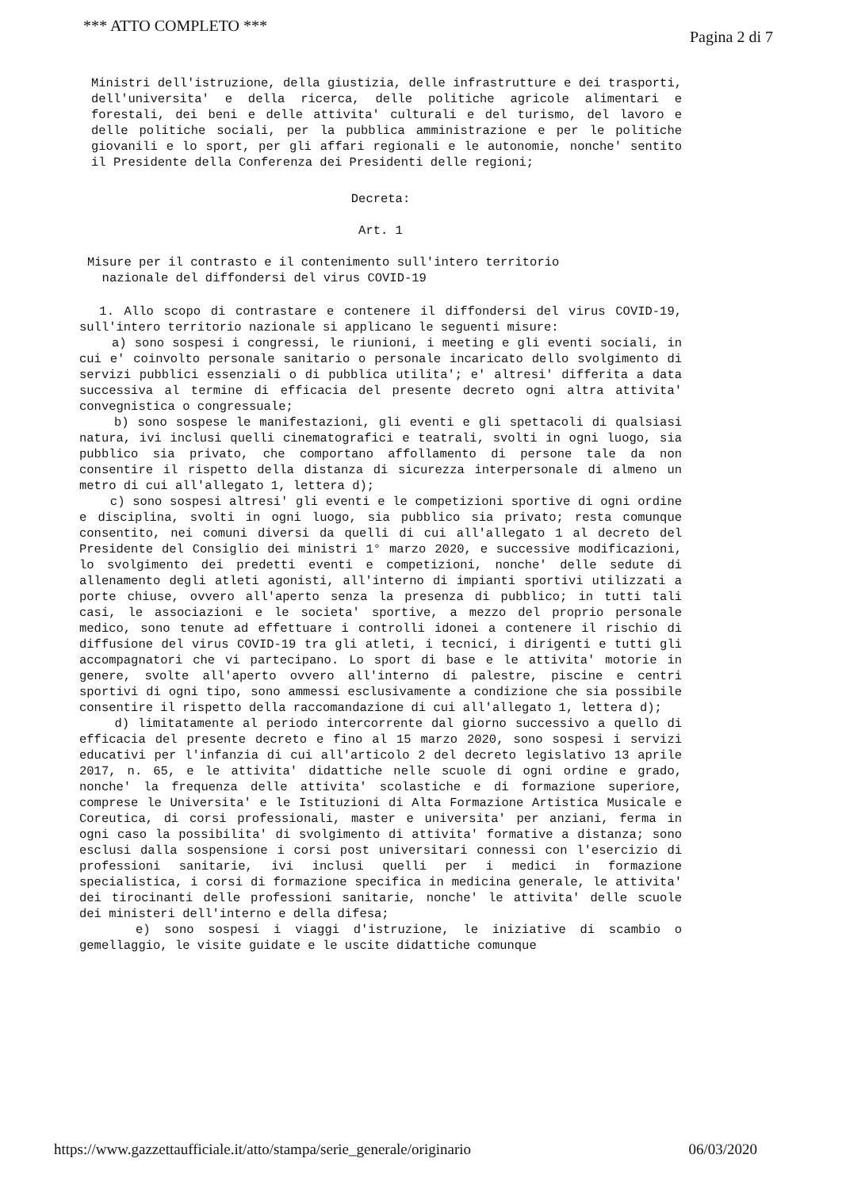*** ATTO COMPLETO *** Pagina 2 di 7
Ministri dell'istruzione, della giustizia, delle infrastrutture e dei trasporti, dell'universita' e della ricerca, delle politiche agricole alimentari e forestali, dei beni e delle attivita' culturali e del turismo, del lavoro e delle politiche sociali, per la pubblica amministrazione e per le politiche giovanili e lo sport, per gli affari regionali e le autonomie, nonche' sentito il Presidente della Conferenza dei Presidenti delle regioni;
Decreta:
Art. 1
Misure per il contrasto e il contenimento sull'intero territorio
nazionale del diffondersi del virus COVID-19
1. Allo scopo di contrastare e contenere il diffondersi del virus COVID-19, sull'intero territorio nazionale si applicano le seguenti misure:
a) sono sospesi i congressi, le riunioni, i meeting e gli eventi sociali, in cui e' coinvolto personale sanitario o personale incaricato dello svolgimento di servizi pubblici essenziali o di pubblica utilita'; e' altresi' differita a data successiva al termine di efficacia del presente decreto ogni altra attivita' convegnistica o congressuale;
b) sono sospese le manifestazioni, gli eventi e gli spettacoli di qualsiasi natura, ivi inclusi quelli cinematografici e teatrali, svolti in ogni luogo, sia pubblico sia privato, che comportano affollamento di persone tale da non consentire il rispetto della distanza di sicurezza interpersonale di almeno un metro di cui all'allegato 1, lettera d);
c) sono sospesi altresi' gli eventi e le competizioni sportive di ogni ordine e disciplina, svolti in ogni luogo, sia pubblico sia privato; resta comunque consentito, nei comuni diversi da quelli di cui all'allegato 1 al decreto del Presidente del Consiglio dei ministri 1° marzo 2020, e successive modificazioni, lo svolgimento dei predetti eventi e competizioni, nonche' delle sedute di allenamento degli atleti agonisti, all'interno di impianti sportivi utilizzati a porte chiuse, ovvero all'aperto senza la presenza di pubblico; in tutti tali casi, le associazioni e le societa' sportive, a mezzo del proprio personale medico, sono tenute ad effettuare i controlli idonei a contenere il rischio di diffusione del virus COVID-19 tra gli atleti, i tecnici, i dirigenti e tutti gli accompagnatori che vi partecipano. Lo sport di base e le attivita' motorie in genere, svolte all'aperto ovvero all'interno di palestre, piscine e centri sportivi di ogni tipo, sono ammessi esclusivamente a condizione che sia possibile consentire il rispetto della raccomandazione di cui all'allegato 1, lettera d);
d) limitatamente al periodo intercorrente dal giorno successivo a quello di efficacia del presente decreto e fino al 15 marzo 2020, sono sospesi i servizi educativi per l'infanzia di cui all'articolo 2 del decreto legislativo 13 aprile 2017, n. 65, e le attivita' didattiche nelle scuole di ogni ordine e grado, nonche' la frequenza delle attivita' scolastiche e di formazione superiore, comprese le Universita' e le Istituzioni di Alta Formazione Artistica Musicale e Coreutica, di corsi professionali, master e universita' per anziani, ferma in ogni caso la possibilita' di svolgimento di attivita' formative a distanza; sono esclusi dalla sospensione i corsi post universitari connessi con l'esercizio di professioni sanitarie, ivi inclusi quelli per i medici in formazione specialistica, i corsi di formazione specifica in medicina generale, le attivita' dei tirocinanti delle professioni sanitarie, nonche' le attivita' delle scuole dei ministeri dell'interno e della difesa;
e) sono sospesi i viaggi d'istruzione, le iniziative di scambio o gemellaggio, le visite guidate e le uscite didattiche comunque
https://www.gazzettaufficiale.it/atto/stampa/serie_generale/originario 06/03/2020